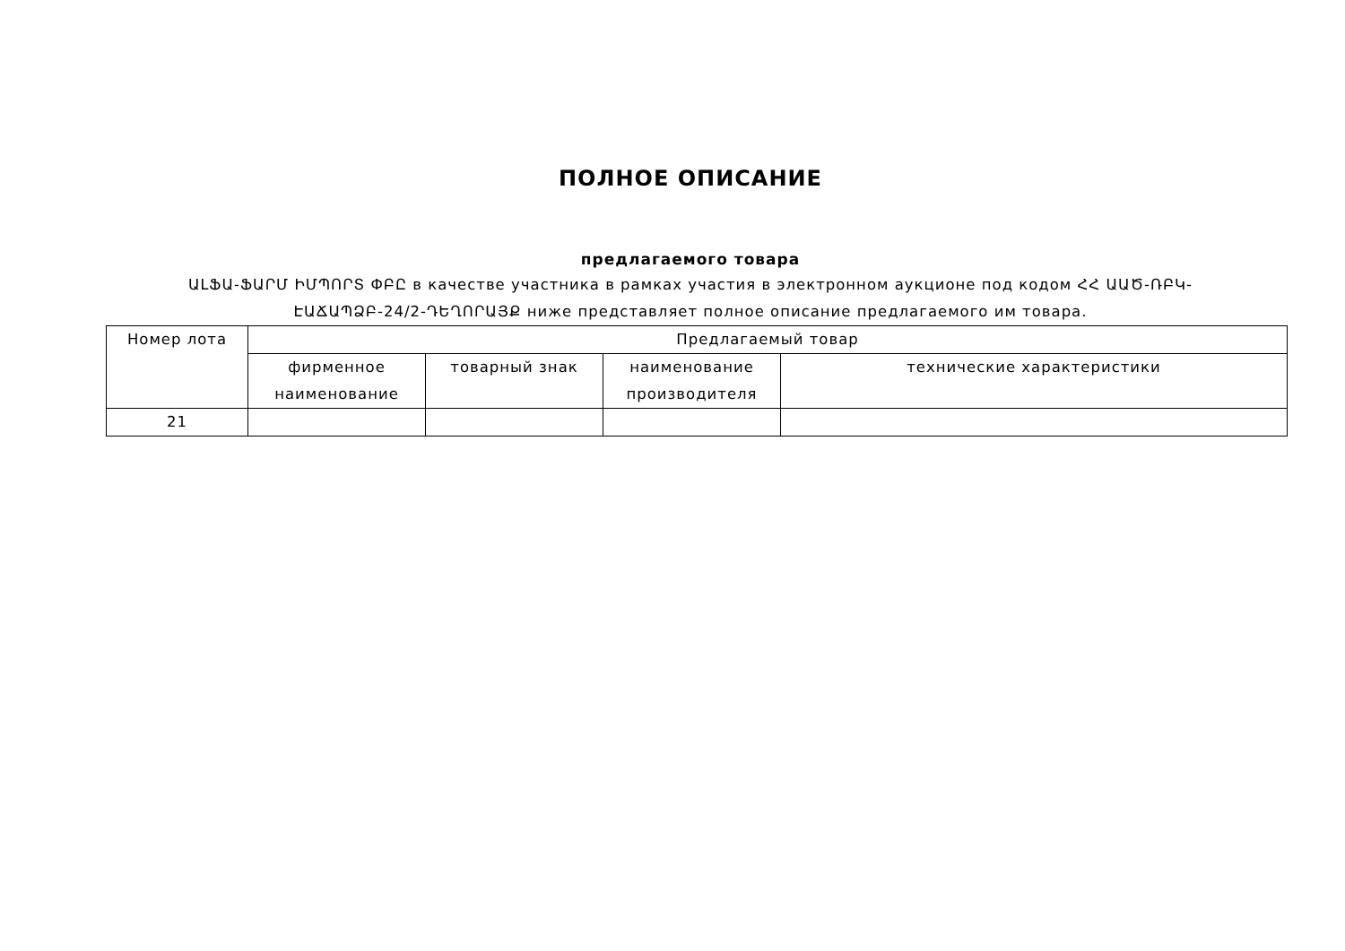ПОЛНОЕ ОПИСАНИЕ
предлагаемого товара
ԱԼՖԱ-ՖԱՐՄ ԻՄՊՈՐՏ ՓԲԸ в качестве участника в рамках участия в электронном аукционе под кодом ՀՀ ԱԱԾ-ՌԲԿ-ԷԱՃԱՊՁԲ-24/2-ԴԵՂՈՐԱՅՔ ниже представляет полное описание предлагаемого им товара.
| Номер лота | Предлагаемый товар | | | |
| --- | --- | --- | --- | --- |
| | фирменное наименование | товарный знак | наименование производителя | технические характеристики |
| 21 | | | | |